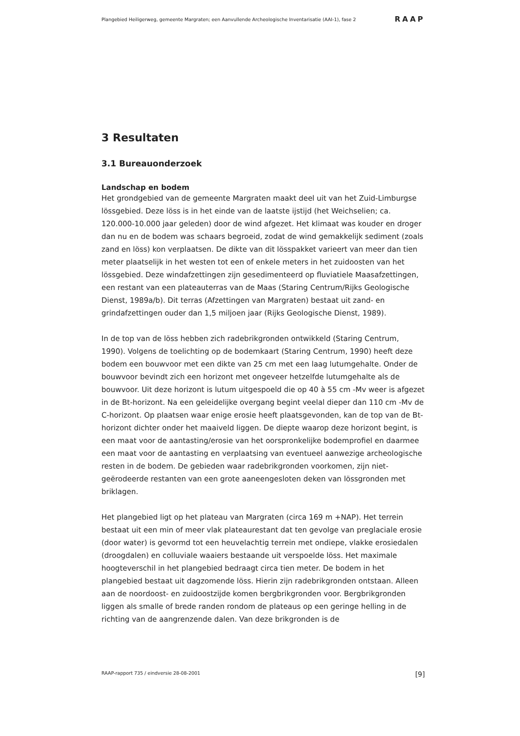Plangebied Heiligerweg, gemeente Margraten; een Aanvullende Archeologische Inventarisatie (AAI-1), fase 2 RAAP
3 Resultaten
3.1 Bureauonderzoek
Landschap en bodem
Het grondgebied van de gemeente Margraten maakt deel uit van het Zuid-Limburgse lössgebied. Deze löss is in het einde van de laatste ijstijd (het Weichselien; ca. 120.000-10.000 jaar geleden) door de wind afgezet. Het klimaat was kouder en droger dan nu en de bodem was schaars begroeid, zodat de wind gemakkelijk sediment (zoals zand en löss) kon verplaatsen. De dikte van dit lösspakket varieert van meer dan tien meter plaatselijk in het westen tot een of enkele meters in het zuidoosten van het lössgebied. Deze windafzettingen zijn gesedimenteerd op fluviatiele Maasafzettingen, een restant van een plateauterras van de Maas (Staring Centrum/Rijks Geologische Dienst, 1989a/b). Dit terras (Afzettingen van Margraten) bestaat uit zand- en grindafzettingen ouder dan 1,5 miljoen jaar (Rijks Geologische Dienst, 1989).
In de top van de löss hebben zich radebrikgronden ontwikkeld (Staring Centrum, 1990). Volgens de toelichting op de bodemkaart (Staring Centrum, 1990) heeft deze bodem een bouwvoor met een dikte van 25 cm met een laag lutumgehalte. Onder de bouwvoor bevindt zich een horizont met ongeveer hetzelfde lutumgehalte als de bouwvoor. Uit deze horizont is lutum uitgespoeld die op 40 à 55 cm -Mv weer is afgezet in de Bt-horizont. Na een geleidelijke overgang begint veelal dieper dan 110 cm -Mv de C-horizont. Op plaatsen waar enige erosie heeft plaatsgevonden, kan de top van de Bt-horizont dichter onder het maaiveld liggen. De diepte waarop deze horizont begint, is een maat voor de aantasting/erosie van het oorspronkelijke bodemprofiel en daarmee een maat voor de aantasting en verplaatsing van eventueel aanwezige archeologische resten in de bodem. De gebieden waar radebrikgronden voorkomen, zijn niet-geërodeerde restanten van een grote aaneengesloten deken van lössgronden met briklagen.
Het plangebied ligt op het plateau van Margraten (circa 169 m +NAP). Het terrein bestaat uit een min of meer vlak plateaurestant dat ten gevolge van preglaciale erosie (door water) is gevormd tot een heuvelachtig terrein met ondiepe, vlakke erosiedalen (droogdalen) en colluviale waaiers bestaande uit verspoelde löss. Het maximale hoogteverschil in het plangebied bedraagt circa tien meter. De bodem in het plangebied bestaat uit dagzomende löss. Hierin zijn radebrikgronden ontstaan. Alleen aan de noordoost- en zuidoostzijde komen bergbrikgronden voor. Bergbrikgronden liggen als smalle of brede randen rondom de plateaus op een geringe helling in de richting van de aangrenzende dalen. Van deze brikgronden is de
RAAP-rapport 735 / eindversie 28-08-2001 [9]